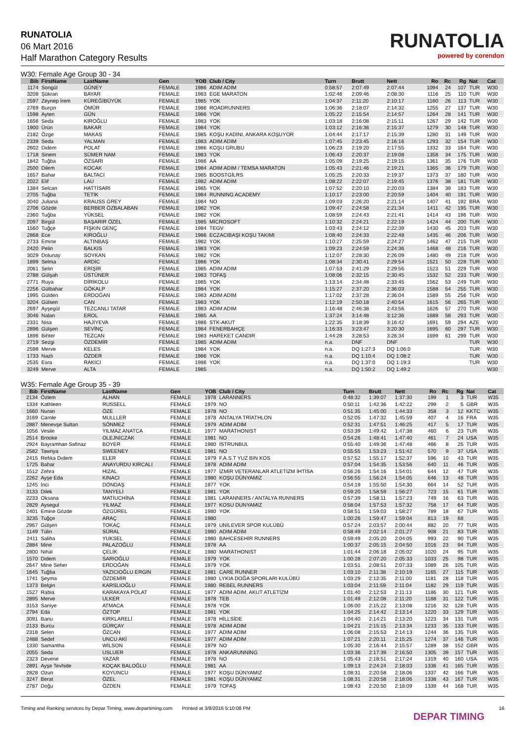RUNATOLIA
06 Mart 2016
Half Marathon Category Results
RUNATOLIA
powered by corendon
W30: Female Age Group 30 - 34
| Bib | FirstName | LastName | Gen | YOB | Club / City | Turn | Brutt | Nett | Ro | Rc | Rg | Nat | Cat |
| --- | --- | --- | --- | --- | --- | --- | --- | --- | --- | --- | --- | --- | --- |
| 1174 | Songül | GÜNEY | FEMALE | 1986 | ADIM ADIM | 0:58:57 | 2:07:49 | 2:07:44 | 1094 | 24 | 107 | TUR | W30 |
| 3208 | Şükran | BAYAR | FEMALE | 1983 | EGE MARATON | 1:02:46 | 2:09:46 | 2:08:30 | 1116 | 25 | 110 | TUR | W30 |
| 2597 | Zeynep İrem | KÜREĞİBÜYÜK | FEMALE | 1985 | YOK | 1:04:37 | 2:11:20 | 2:10:17 | 1160 | 26 | 113 | TUR | W30 |
| 2769 | Burçin | ÖMÜR | FEMALE | 1986 | ROADRUNNERS | 1:06:36 | 2:18:07 | 2:14:32 | 1255 | 27 | 137 | TUR | W30 |
| 1598 | Ayten | GÜN | FEMALE | 1986 | YOK | 1:05:22 | 2:15:54 | 2:14:57 | 1264 | 28 | 141 | TUR | W30 |
| 1656 | Seda | KIROĞLU | FEMALE | 1983 | YOK | 1:03:18 | 2:16:08 | 2:15:11 | 1267 | 29 | 142 | TUR | W30 |
| 1900 | Ürün | BAKAR | FEMALE | 1984 | YOK | 1:03:12 | 2:16:36 | 2:15:37 | 1279 | 30 | 148 | TUR | W30 |
| 2182 | Özge | MAKAS | FEMALE | 1985 | KOŞU KADINI, ANKARA KOŞUYOR | 1:04:44 | 2:17:17 | 2:15:39 | 1280 | 31 | 149 | TUR | W30 |
| 2339 | Seda | YALMAN | FEMALE | 1983 | ADIM ADIM | 1:07:45 | 2:23:45 | 2:16:16 | 1293 | 32 | 154 | TUR | W30 |
| 2602 | Didem | POLAT | FEMALE | 1986 | KOŞU GRUBU | 1:06:23 | 2:19:20 | 2:17:55 | 1332 | 33 | 164 | TUR | W30 |
| 1718 | Sinem | SÜMER NAM | FEMALE | 1983 | YOK | 1:06:43 | 2:20:37 | 2:19:08 | 1358 | 34 | 175 | TUR | W30 |
| 1842 | Tuğba | ÖZSARI | FEMALE | 1986 | AA | 1:05:09 | 2:19:25 | 2:19:15 | 1361 | 35 | 176 | TUR | W30 |
| 2500 | Dilem | KOCAK | FEMALE | 1984 | ADIM ADIM / TEMSA MARATON | 1:05:43 | 2:21:46 | 2:19:21 | 1365 | 36 | 179 | TUR | W30 |
| 1657 | Bahar | BALTACI | FEMALE | 1985 | BOOSTGİLRS | 1:05:25 | 2:20:33 | 2:19:37 | 1373 | 37 | 180 | TUR | W30 |
| 2022 | Elif | LAU | FEMALE | 1982 | ADIM ADIM | 1:08:22 | 2:22:07 | 2:19:45 | 1376 | 38 | 181 | TUR | W30 |
| 1384 | Selcan | HATTİSARİ | FEMALE | 1985 | YOK | 1:07:52 | 2:20:10 | 2:20:03 | 1384 | 39 | 183 | TUR | W30 |
| 2705 | Tuğba | TETİK | FEMALE | 1984 | RUNNING ACADEMY | 1:10:17 | 2:23:00 | 2:20:59 | 1404 | 40 | 191 | TUR | W30 |
| 3040 | Juliana | KRAUSS GREY | FEMALE | 1984 | NO | 1:09:03 | 2:26:20 | 2:21:14 | 1407 | 41 | 192 | BRA | W30 |
| 2706 | Gözde | BERBER ÖZBALABAN | FEMALE | 1982 | YOK | 1:09:47 | 2:24:58 | 2:21:34 | 1411 | 42 | 195 | TUR | W30 |
| 2360 | Tuğba | YÜKSEL | FEMALE | 1982 | YOK | 1:08:59 | 2:24:43 | 2:21:41 | 1414 | 43 | 196 | TUR | W30 |
| 2097 | Birgül | BAŞARIR ÖZEL | FEMALE | 1985 | MİCROSOFT | 1:10:32 | 2:24:21 | 2:22:19 | 1424 | 44 | 200 | TUR | W30 |
| 1560 | Tuğçe | FIŞKIN GENÇ | FEMALE | 1984 | TEGV | 1:03:43 | 2:24:12 | 2:22:39 | 1430 | 45 | 203 | TUR | W30 |
| 2868 | Ece | KIROĞLU | FEMALE | 1986 | ECZACIBAŞI KOŞU TAKIMI | 1:08:40 | 2:24:33 | 2:22:48 | 1435 | 46 | 206 | TUR | W30 |
| 2733 | Emine | ALTINBAŞ | FEMALE | 1982 | YOK | 1:10:27 | 2:25:59 | 2:24:27 | 1462 | 47 | 215 | TUR | W30 |
| 2420 | Pelin | BALKIS | FEMALE | 1983 | YOK | 1:09:23 | 2:24:59 | 2:24:36 | 1468 | 48 | 216 | TUR | W30 |
| 3029 | Dolunay | SOYKAN | FEMALE | 1982 | YOK | 1:12:07 | 2:28:30 | 2:26:09 | 1480 | 49 | 218 | TUR | W30 |
| 1899 | Selma | ARDİC | FEMALE | 1986 | YOK | 1:08:34 | 2:30:41 | 2:29:54 | 1521 | 50 | 228 | TUR | W30 |
| 2061 | Selin | ERİŞİR | FEMALE | 1985 | ADIM ADIM | 1:07:53 | 2:41:29 | 2:29:56 | 1523 | 51 | 229 | TUR | W30 |
| 2788 | Gülşah | ÜSTÜNER | FEMALE | 1983 | TOFAŞ | 1:08:06 | 2:32:15 | 2:30:45 | 1532 | 52 | 233 | TUR | W30 |
| 2771 | Ruya | DİRİKOLU | FEMALE | 1985 | YOK | 1:13:14 | 2:34:48 | 2:33:45 | 1562 | 53 | 249 | TUR | W30 |
| 2256 | Gülbahar | GÖKALP | FEMALE | 1984 | YOK | 1:15:27 | 2:37:20 | 2:36:03 | 1588 | 54 | 255 | TUR | W30 |
| 1995 | Gülden | ERDOĞAN | FEMALE | 1983 | ADIM ADIM | 1:17:02 | 2:37:28 | 2:36:04 | 1589 | 55 | 256 | TUR | W30 |
| 3204 | Gülsen | CAN | FEMALE | 1983 | YOK | 1:12:19 | 2:50:18 | 2:40:54 | 1615 | 56 | 265 | TUR | W30 |
| 2697 | Ayşegül | TEZCANLI TATAR | FEMALE | 1983 | ADIM ADIM | 1:16:48 | 2:46:38 | 2:43:56 | 1626 | 57 | 270 | TUR | W30 |
| 3046 | Nalan | EROL | FEMALE | 1985 | AA | 1:37:24 | 3:14:48 | 3:12:36 | 1689 | 58 | 293 | TUR | W30 |
| 2331 | Nisa | HAJİYEVA | FEMALE | 1986 | STK-AKUT | 1:22:35 | 3:18:39 | 3:16:42 | 1691 | 59 | 294 | AZE | W30 |
| 2896 | Gülşen | SEVİNÇ | FEMALE | 1984 | FENERBAHÇE | 1:16:33 | 3:23:47 | 3:20:30 | 1695 | 60 | 297 | TUR | W30 |
| 1896 | Bihter | TEZCAN | FEMALE | 1983 | HAREKET CANDIR | 1:44:28 | 3:28:53 | 3:26:34 | 1699 | 61 | 299 | TUR | W30 |
| 2719 | Sezgi | ÖZDEMİR | FEMALE | 1985 | ADIM ADIM | n.a. | DNF | DNF | | | | TUR | W30 |
| 2598 | Merve | KELES | FEMALE | 1984 | YOK | n.a. | DQ 1:27:3 | DQ 1:06:0 | | | | TUR | W30 |
| 1733 | Nazlı | ÖZDER | FEMALE | 1986 | YOK | n.a. | DQ 1:10:4 | DQ 1:08:2 | | | | TUR | W30 |
| 2535 | Esra | RAKICI | FEMALE | 1986 | YOK | n.a. | DQ 1:37:0 | DQ 1:19:3 | | | | TUR | W30 |
| 3249 | Merve | ALTA | FEMALE | 1985 | | n.a. | DQ 1:50:2 | DQ 1:49:2 | | | | | W30 |
W35: Female Age Group 35 - 39
| Bib | FirstName | LastName | Gen | YOB | Club / City | Turn | Brutt | Nett | Ro | Rc | Rg | Nat | Cat |
| --- | --- | --- | --- | --- | --- | --- | --- | --- | --- | --- | --- | --- | --- |
| 2134 | Özlem | ALHAN | FEMALE | 1978 | LARANNERS | 0:48:32 | 1:39:07 | 1:37:30 | 199 | 1 | 3 | TUR | W35 |
| 1334 | Kathleen | RUSSELL | FEMALE | 1979 | NO | 0:50:11 | 1:42:36 | 1:42:22 | 299 | 2 | 5 | GBR | W35 |
| 1660 | Nuran | ÖZE | FEMALE | 1978 | NO | 0:51:35 | 1:45:00 | 1:44:33 | 358 | 3 | 12 | KKTC | W35 |
| 3169 | Carole | MULLLER | FEMALE | 1978 | ANTALYA TRİATHLON | 0:52:05 | 1:47:32 | 1:45:59 | 407 | 4 | 16 | FRA | W35 |
| 2887 | Menevşe Sultan | SÖNMEZ | FEMALE | 1979 | ADIM ADIM | 0:52:31 | 1:47:51 | 1:46:25 | 417 | 5 | 17 | TUR | W35 |
| 1056 | Vesile | YILMAZ ANATCA | FEMALE | 1977 | MARATHONIST | 0:53:39 | 1:49:42 | 1:47:38 | 460 | 6 | 23 | TUR | W35 |
| 2514 | Brooke | OLEJNİCZAK | FEMALE | 1981 | NO | 0:54:26 | 1:48:41 | 1:47:40 | 461 | 7 | 24 | USA | W35 |
| 2924 | Bayramhan Safinaz | BOYER | FEMALE | 1980 | ISTRUNBUL | 0:55:40 | 1:49:36 | 1:47:48 | 466 | 8 | 25 | TUR | W35 |
| 2582 | Tawnya | SWEENEY | FEMALE | 1981 | NO | 0:55:55 | 1:53:23 | 1:51:42 | 570 | 9 | 37 | USA | W35 |
| 2415 | Refıka Dıdem | ELER | FEMALE | 1979 | F.A.S.T YUZ BIN KOS | 0:57:52 | 1:55:17 | 1:52:37 | 596 | 10 | 43 | TUR | W35 |
| 1725 | Bahar | ANAYURDU KIRCALI | FEMALE | 1978 | ADIM ADIM | 0:57:04 | 1:54:35 | 1:53:56 | 640 | 11 | 46 | TUR | W35 |
| 1512 | Zehra | HIZAL | FEMALE | 1977 | İZMİR VETERANLAR ATLETİZM İHTİSA | 0:56:26 | 1:54:16 | 1:54:01 | 644 | 12 | 47 | TUR | W35 |
| 2262 | Ayşe Eda | KINACI | FEMALE | 1980 | KOŞU DÜNYAMIZ | 0:56:55 | 1:56:24 | 1:54:05 | 646 | 13 | 48 | TUR | W35 |
| 1245 | İnci | DÖNDAŞ | FEMALE | 1977 | YOK | 0:54:19 | 1:55:50 | 1:54:30 | 664 | 14 | 52 | TUR | W35 |
| 3133 | Dilek | TANYELİ | FEMALE | 1981 | YOK | 0:59:20 | 1:58:59 | 1:56:27 | 723 | 15 | 61 | TUR | W35 |
| 2233 | Oksana | MATİUCHİNA | FEMALE | 1981 | LARANNERS / ANTALYA RUNNERS | 0:57:39 | 1:58:11 | 1:57:23 | 749 | 16 | 63 | TUR | W35 |
| 2829 | Aysegul | YILMAZ | FEMALE | 1977 | KOSU DUNYAMIZ | 0:58:04 | 1:57:53 | 1:57:32 | 758 | 17 | 64 | TUR | W35 |
| 2401 | Emine Gözde | ÖZGÜREL | FEMALE | 1980 | YOK | 0:58:51 | 1:59:03 | 1:58:27 | 789 | 18 | 67 | TUR | W35 |
| 3235 | Tuğçe | ARAÇ | FEMALE | 1980 | | 1:00:26 | 1:59:47 | 1:59:04 | 813 | 19 | 68 | | W35 |
| 2967 | Gülşen | TOKAÇ | FEMALE | 1979 | UNİLEVER SPOR KULÜBÜ | 0:57:24 | 2:03:57 | 2:00:44 | 882 | 20 | 77 | TUR | W35 |
| 1149 | Tülin | SÜRAL | FEMALE | 1980 | ADIM ADIM | 0:58:49 | 2:02:14 | 2:01:27 | 908 | 21 | 83 | TUR | W35 |
| 2411 | Saliha | YUKSEL | FEMALE | 1980 | BAHCESEHİR RUNNERS | 0:59:49 | 2:05:20 | 2:04:05 | 993 | 22 | 90 | TUR | W35 |
| 2884 | Mine | PALAZOĞLU | FEMALE | 1978 | AA | 1:00:37 | 2:05:15 | 2:04:50 | 1016 | 23 | 94 | TUR | W35 |
| 2800 | Nihal | ÇELİK | FEMALE | 1980 | MARATHONIST | 1:01:44 | 2:06:18 | 2:05:02 | 1020 | 24 | 95 | TUR | W35 |
| 1570 | Didem | SARIOĞLU | FEMALE | 1979 | YOK | 1:00:28 | 2:07:20 | 2:05:33 | 1033 | 25 | 98 | TUR | W35 |
| 2647 | Mine Seher | ERDOĞAN | FEMALE | 1979 | YOK | 1:03:51 | 2:08:51 | 2:07:33 | 1089 | 26 | 105 | TUR | W35 |
| 1645 | Tuğba | YAZICIOĞLU ERGİN | FEMALE | 1981 | CARE RUNNER | 1:03:10 | 2:11:38 | 2:10:19 | 1165 | 27 | 115 | TUR | W35 |
| 1741 | Şeyma | ÖZDEMİR | FEMALE | 1980 | LYKIA DOĞA SPORLARI KULÜBÜ | 1:03:29 | 2:12:35 | 2:11:00 | 1181 | 28 | 118 | TUR | W35 |
| 1373 | Belgin | KARSLIOĞLU | FEMALE | 1980 | REBEL RUNNERS | 1:03:04 | 2:11:59 | 2:11:04 | 1182 | 29 | 119 | TUR | W35 |
| 1527 | Rabia | KARAKAYA POLAT | FEMALE | 1977 | ADIM ADIM, AKUT ATLETİZM | 1:01:40 | 2:12:53 | 2:11:13 | 1186 | 30 | 121 | TUR | W35 |
| 2895 | Merve | ULKER | FEMALE | 1978 | TEB | 1:01:49 | 2:12:08 | 2:11:20 | 1188 | 31 | 122 | TUR | W35 |
| 3153 | Saniye | ATMACA | FEMALE | 1978 | YOK | 1:06:00 | 2:15:22 | 2:13:08 | 1216 | 32 | 128 | TUR | W35 |
| 2794 | Eda | ÖZTOP | FEMALE | 1981 | YOK | 1:04:25 | 2:14:42 | 2:13:14 | 1220 | 33 | 129 | TUR | W35 |
| 3091 | Banu | KIRKLARELİ | FEMALE | 1978 | HİLLSİDE | 1:04:40 | 2:14:21 | 2:13:20 | 1223 | 34 | 131 | TUR | W35 |
| 2133 | Burcu | GÜRÇAY | FEMALE | 1978 | ADIM ADIM | 1:04:21 | 2:15:15 | 2:13:34 | 1233 | 35 | 133 | TUR | W35 |
| 2318 | Selen | ÖZCAN | FEMALE | 1977 | ADIM ADIM | 1:06:08 | 2:15:53 | 2:14:13 | 1244 | 36 | 135 | TUR | W35 |
| 2488 | Sedef | UNCU AKİ | FEMALE | 1977 | ADIM ADIM | 1:07:21 | 2:20:11 | 2:15:25 | 1274 | 37 | 146 | TUR | W35 |
| 1330 | Samantha | WİLSON | FEMALE | 1979 | NO | 1:05:30 | 2:16:44 | 2:15:57 | 1289 | 38 | 152 | GBR | W35 |
| 2055 | Seda | USLUER | FEMALE | 1978 | ANKARUNNİNG | 1:03:36 | 2:17:39 | 2:16:50 | 1305 | 39 | 157 | TUR | W35 |
| 2323 | Deverie | YAZAR | FEMALE | 1978 | NO | 1:05:43 | 2:18:51 | 2:17:24 | 1319 | 40 | 160 | USA | W35 |
| 2891 | Ayşe Tevhide | KOÇAK BALOĞLU | FEMALE | 1981 | AA | 1:09:13 | 2:24:24 | 2:18:03 | 1336 | 41 | 165 | TUR | W35 |
| 2828 | Ozun | KOYUNCU | FEMALE | 1977 | KOŞU DÜNYAMIZ | 1:08:31 | 2:20:58 | 2:18:06 | 1337 | 42 | 166 | TUR | W35 |
| 3247 | Berat | ÖZEL | FEMALE | 1981 | KOŞU DÜNYAMIZ | 1:08:31 | 2:20:58 | 2:18:06 | 1338 | 43 | 167 | TUR | W35 |
| 2787 | Doğu | ÖZDEN | FEMALE | 1979 | TOFAŞ | 1:08:43 | 2:20:50 | 2:18:09 | 1339 | 44 | 168 | TUR | W35 |
Timing and Ranking services by Depar Timing, www.departiming.com Printed at 3/8/2016 5:10:08 PM 16
DEPAR TIMING